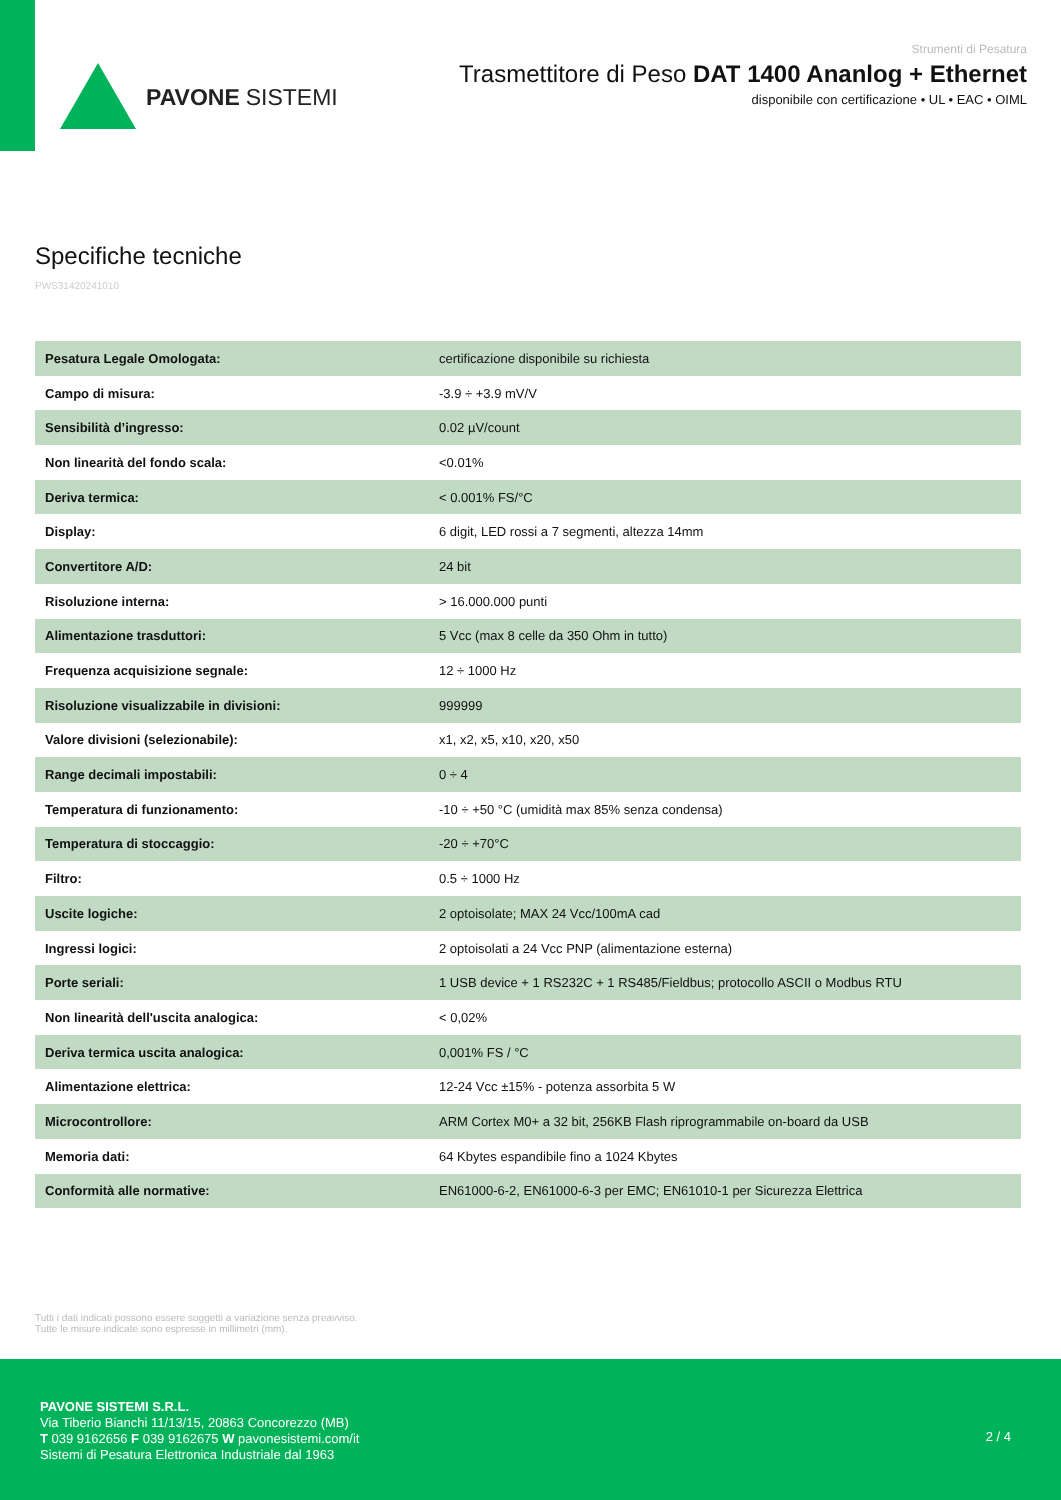PAVONE SISTEMI
Strumenti di Pesatura
Trasmettitore di Peso DAT 1400 Ananlog + Ethernet
disponibile con certificazione • UL • EAC • OIML
Specifiche tecniche
PWS31420241010
| Pesatura Legale Omologata: | certificazione disponibile su richiesta |
| Campo di misura: | -3.9 ÷ +3.9 mV/V |
| Sensibilità d’ingresso: | 0.02 µV/count |
| Non linearità del fondo scala: | <0.01% |
| Deriva termica: | < 0.001% FS/°C |
| Display: | 6 digit, LED rossi a 7 segmenti, altezza 14mm |
| Convertitore A/D: | 24 bit |
| Risoluzione interna: | > 16.000.000 punti |
| Alimentazione trasduttori: | 5 Vcc (max 8 celle da 350 Ohm in tutto) |
| Frequenza acquisizione segnale: | 12 ÷ 1000 Hz |
| Risoluzione visualizzabile in divisioni: | 999999 |
| Valore divisioni (selezionabile): | x1, x2, x5, x10, x20, x50 |
| Range decimali impostabili: | 0 ÷ 4 |
| Temperatura di funzionamento: | -10 ÷ +50 °C (umidità max 85% senza condensa) |
| Temperatura di stoccaggio: | -20 ÷ +70°C |
| Filtro: | 0.5 ÷ 1000 Hz |
| Uscite logiche: | 2 optoisolate; MAX 24 Vcc/100mA cad |
| Ingressi logici: | 2 optoisolati a 24 Vcc PNP (alimentazione esterna) |
| Porte seriali: | 1 USB device + 1 RS232C + 1 RS485/Fieldbus; protocollo ASCII o Modbus RTU |
| Non linearità dell'uscita analogica: | < 0,02% |
| Deriva termica uscita analogica: | 0,001% FS / °C |
| Alimentazione elettrica: | 12-24 Vcc ±15% - potenza assorbita 5 W |
| Microcontrollore: | ARM Cortex M0+ a 32 bit, 256KB Flash riprogrammabile on-board da USB |
| Memoria dati: | 64 Kbytes espandibile fino a 1024 Kbytes |
| Conformità alle normative: | EN61000-6-2, EN61000-6-3 per EMC; EN61010-1 per Sicurezza Elettrica |
Tutti i dati indicati possono essere soggetti a variazione senza preavviso.
Tutte le misure indicate sono espresse in millimetri (mm).
PAVONE SISTEMI S.R.L.
Via Tiberio Bianchi 11/13/15, 20863 Concorezzo (MB)
T 039 9162656 F 039 9162675 W pavonesistemi.com/it
Sistemi di Pesatura Elettronica Industriale dal 1963
2 / 4